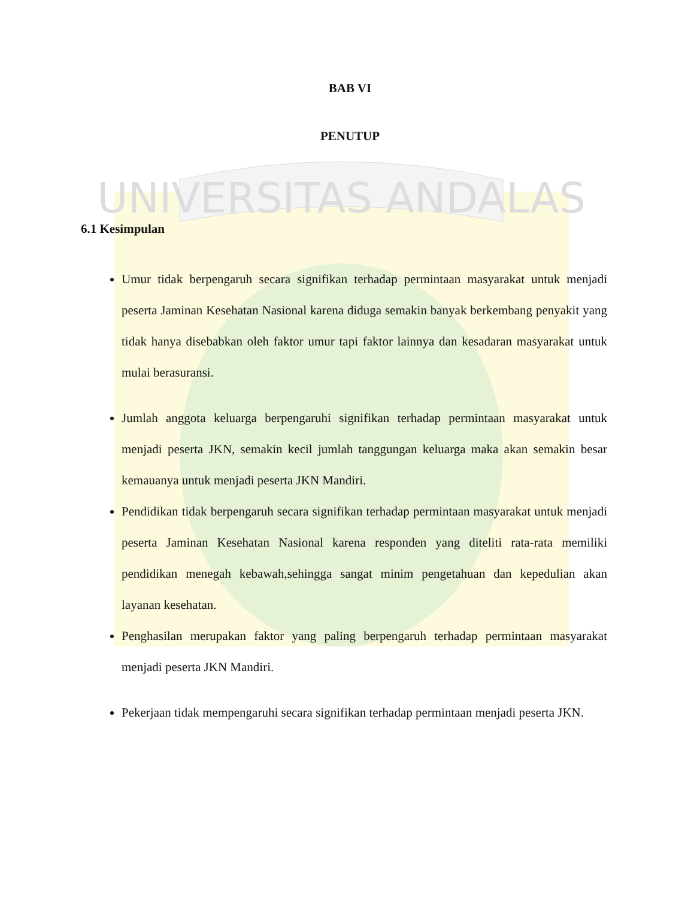UNIVERSITAS ANDALAS
BAB VI
PENUTUP
6.1 Kesimpulan
Umur tidak berpengaruh secara signifikan terhadap permintaan masyarakat untuk menjadi peserta Jaminan Kesehatan Nasional karena diduga semakin banyak berkembang penyakit yang tidak hanya disebabkan oleh faktor umur tapi faktor lainnya dan kesadaran masyarakat untuk mulai berasuransi.
Jumlah anggota keluarga berpengaruhi signifikan terhadap permintaan masyarakat untuk menjadi peserta JKN, semakin kecil jumlah tanggungan keluarga maka akan semakin besar kemauanya untuk menjadi peserta JKN Mandiri.
Pendidikan tidak berpengaruh secara signifikan terhadap permintaan masyarakat untuk menjadi peserta Jaminan Kesehatan Nasional karena responden yang diteliti rata-rata memiliki pendidikan menegah kebawah,sehingga sangat minim pengetahuan dan kepedulian akan layanan kesehatan.
Penghasilan merupakan faktor yang paling berpengaruh terhadap permintaan masyarakat menjadi peserta JKN Mandiri.
Pekerjaan tidak mempengaruhi secara signifikan terhadap permintaan menjadi peserta JKN.